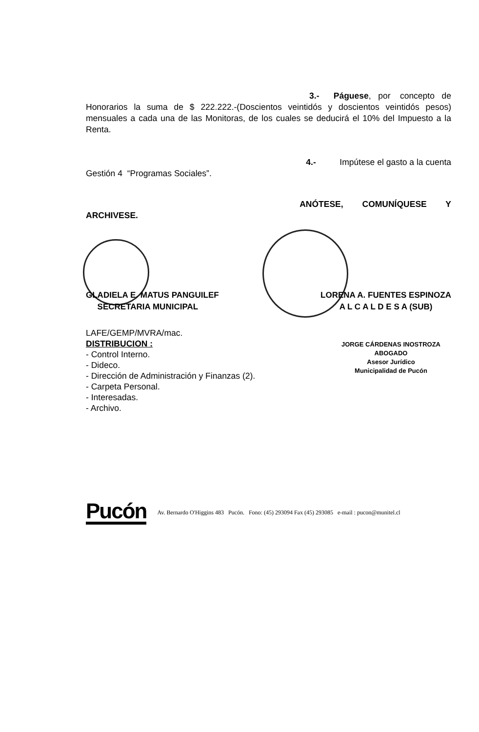3.- Páguese, por concepto de
Honorarios la suma de $ 222.222.-(Doscientos veintidós y doscientos veintidós pesos) mensuales a cada una de las Monitoras, de los cuales se deducirá el 10% del Impuesto a la Renta.
4.- Impútese el gasto a la cuenta
Gestión 4 “Programas Sociales”.
ANÓTESE, COMUNÍQUESE Y
ARCHIVESE.
GLADIELA E. MATUS PANGUILEF
SECRETARIA MUNICIPAL
LORENA A. FUENTES ESPINOZA
A L C A L D E S A (SUB)
LAFE/GEMP/MVRA/mac.
DISTRIBUCION :
- Control Interno.
- Dideco.
- Dirección de Administración y Finanzas (2).
- Carpeta Personal.
- Interesadas.
- Archivo.
JORGE CÁRDENAS INOSTROZA
ABOGADO
Asesor Jurídico
Municipalidad de Pucón
Pucón
Av. Bernardo O'Higgins 483 Pucón. Fono: (45) 293094 Fax (45) 293085 e-mail : pucon@munitel.cl